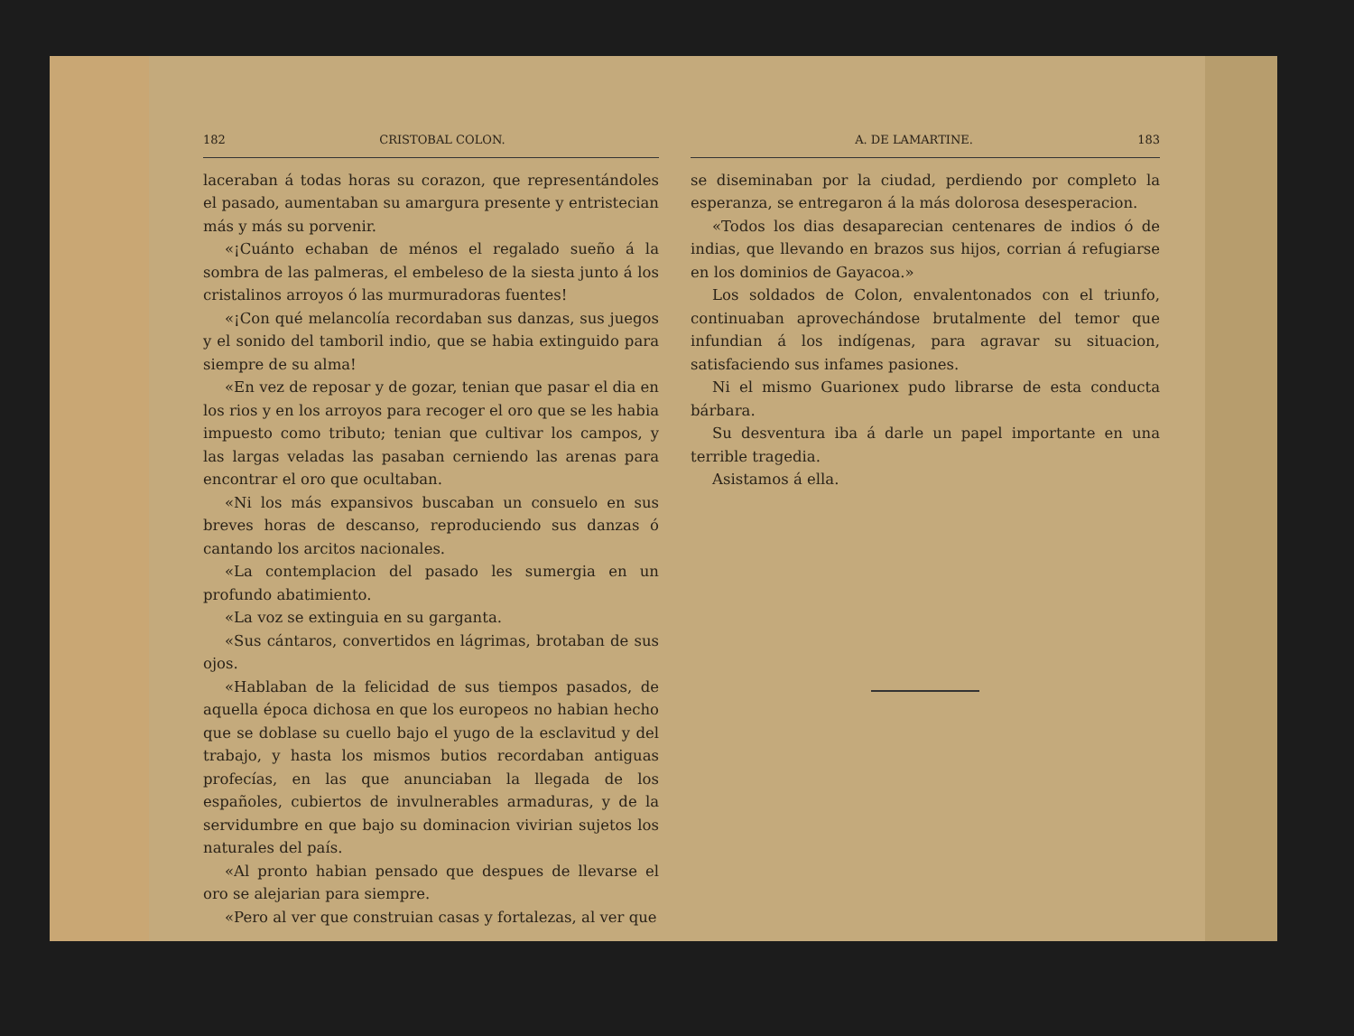182 CRISTOBAL COLON.
laceraban á todas horas su corazon, que representándoles el pasado, aumentaban su amargura presente y entristecian más y más su porvenir.
«¡Cuánto echaban de ménos el regalado sueño á la sombra de las palmeras, el embeleso de la siesta junto á los cristalinos arroyos ó las murmuradoras fuentes!
«¡Con qué melancolía recordaban sus danzas, sus juegos y el sonido del tamboril indio, que se habia extinguido para siempre de su alma!
«En vez de reposar y de gozar, tenian que pasar el dia en los rios y en los arroyos para recoger el oro que se les habia impuesto como tributo; tenian que cultivar los campos, y las largas veladas las pasaban cerniendo las arenas para encontrar el oro que ocultaban.
«Ni los más expansivos buscaban un consuelo en sus breves horas de descanso, reproduciendo sus danzas ó cantando los arcitos nacionales.
«La contemplacion del pasado les sumergia en un profundo abatimiento.
«La voz se extinguia en su garganta.
«Sus cántaros, convertidos en lágrimas, brotaban de sus ojos.
«Hablaban de la felicidad de sus tiempos pasados, de aquella época dichosa en que los europeos no habian hecho que se doblase su cuello bajo el yugo de la esclavitud y del trabajo, y hasta los mismos butios recordaban antiguas profecías, en las que anunciaban la llegada de los españoles, cubiertos de invulnerables armaduras, y de la servidumbre en que bajo su dominacion vivirian sujetos los naturales del país.
«Al pronto habian pensado que despues de llevarse el oro se alejarian para siempre.
«Pero al ver que construian casas y fortalezas, al ver que
A. DE LAMARTINE. 183
se diseminaban por la ciudad, perdiendo por completo la esperanza, se entregaron á la más dolorosa desesperacion.
«Todos los dias desaparecian centenares de indios ó de indias, que llevando en brazos sus hijos, corrian á refugiarse en los dominios de Gayacoa.»
Los soldados de Colon, envalentonados con el triunfo, continuaban aprovechándose brutalmente del temor que infundian á los indígenas, para agravar su situacion, satisfaciendo sus infames pasiones.
Ni el mismo Guarionex pudo librarse de esta conducta bárbara.
Su desventura iba á darle un papel importante en una terrible tragedia.
Asistamos á ella.